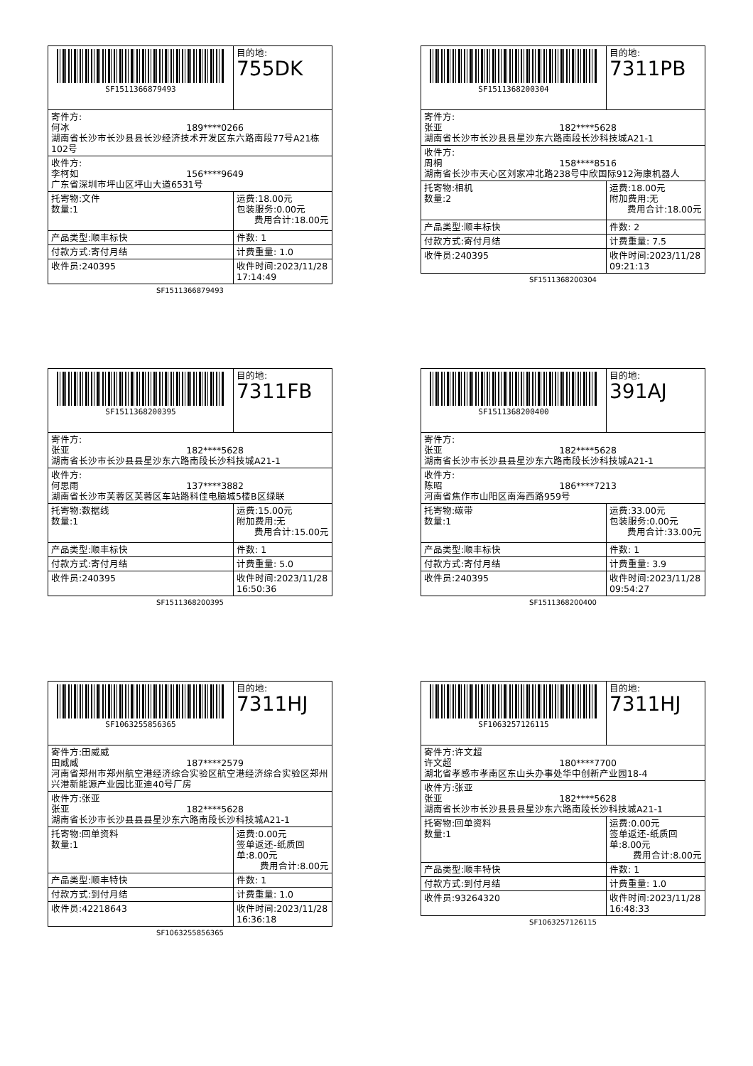| SF1511366879493 | 目的地: 755DK |
| 寄件方: 何冰 189****0266 湖南省长沙市长沙县县长沙经济技术开发区东六路南段77号A21栋102号 | |
| 收件方: 李柯如 156****9649 广东省深圳市坪山区坪山大道6531号 | |
| 托寄物:文件 数量:1 | 运费:18.00元 包装服务:0.00元 费用合计:18.00元 |
| 产品类型:顺丰标快 | 件数: 1 |
| 付款方式:寄付月结 | 计费重量: 1.0 |
| 收件员:240395 | 收件时间:2023/11/28 17:14:49 |
SF1511366879493
| SF1511368200304 | 目的地: 7311PB |
| 寄件方: 张亚 182****5628 湖南省长沙市长沙县县星沙东六路南段长沙科技城A21-1 | |
| 收件方: 周桐 158****8516 湖南省长沙市天心区刘家冲北路238号中欣国际912海康机器人 | |
| 托寄物:相机 数量:2 | 运费:18.00元 附加费用:无 费用合计:18.00元 |
| 产品类型:顺丰标快 | 件数: 2 |
| 付款方式:寄付月结 | 计费重量: 7.5 |
| 收件员:240395 | 收件时间:2023/11/28 09:21:13 |
SF1511368200304
| SF1511368200395 | 目的地: 7311FB |
| 寄件方: 张亚 182****5628 湖南省长沙市长沙县县星沙东六路南段长沙科技城A21-1 | |
| 收件方: 何思雨 137****3882 湖南省长沙市芙蓉区芙蓉区车站路科佳电脑城5楼B区绿联 | |
| 托寄物:数据线 数量:1 | 运费:15.00元 附加费用:无 费用合计:15.00元 |
| 产品类型:顺丰标快 | 件数: 1 |
| 付款方式:寄付月结 | 计费重量: 5.0 |
| 收件员:240395 | 收件时间:2023/11/28 16:50:36 |
SF1511368200395
| SF1511368200400 | 目的地: 391AJ |
| 寄件方: 张亚 182****5628 湖南省长沙市长沙县县星沙东六路南段长沙科技城A21-1 | |
| 收件方: 陈昭 186****7213 河南省焦作市山阳区南海西路959号 | |
| 托寄物:碳带 数量:1 | 运费:33.00元 包装服务:0.00元 费用合计:33.00元 |
| 产品类型:顺丰标快 | 件数: 1 |
| 付款方式:寄付月结 | 计费重量: 3.9 |
| 收件员:240395 | 收件时间:2023/11/28 09:54:27 |
SF1511368200400
| SF1063255856365 | 目的地: 7311HJ |
| 寄件方:田威威 田威威 187****2579 河南省郑州市郑州航空港经济综合实验区航空港经济综合实验区郑州兴港新能源产业园比亚迪40号厂房 | |
| 收件方:张亚 张亚 182****5628 湖南省长沙市长沙县县县星沙东六路南段长沙科技城A21-1 | |
| 托寄物:回单资料 数量:1 | 运费:0.00元 签单返还-纸质回单:8.00元 费用合计:8.00元 |
| 产品类型:顺丰特快 | 件数: 1 |
| 付款方式:到付月结 | 计费重量: 1.0 |
| 收件员:42218643 | 收件时间:2023/11/28 16:36:18 |
SF1063255856365
| SF1063257126115 | 目的地: 7311HJ |
| 寄件方:许文超 许文超 180****7700 湖北省孝感市孝南区东山头办事处华中创新产业园18-4 | |
| 收件方:张亚 张亚 182****5628 湖南省长沙市长沙县县县星沙东六路南段长沙科技城A21-1 | |
| 托寄物:回单资料 数量:1 | 运费:0.00元 签单返还-纸质回单:8.00元 费用合计:8.00元 |
| 产品类型:顺丰特快 | 件数: 1 |
| 付款方式:到付月结 | 计费重量: 1.0 |
| 收件员:93264320 | 收件时间:2023/11/28 16:48:33 |
SF1063257126115